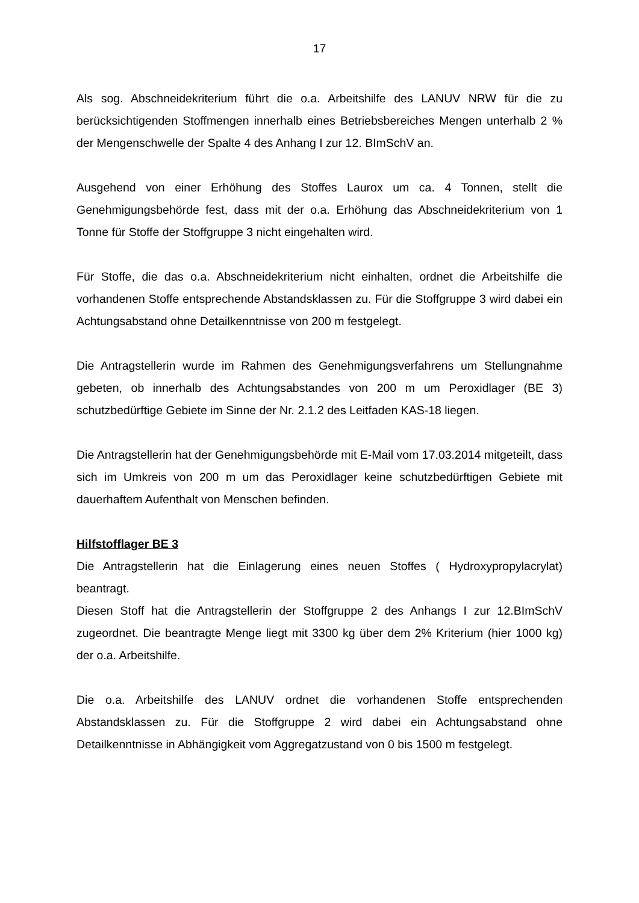17
Als sog. Abschneidekriterium führt die o.a. Arbeitshilfe des LANUV NRW für die zu berücksichtigenden Stoffmengen innerhalb eines Betriebsbereiches Mengen unterhalb 2 % der Mengenschwelle der Spalte 4 des Anhang I zur 12. BImSchV an.
Ausgehend von einer Erhöhung des Stoffes Laurox um ca. 4 Tonnen, stellt die Genehmigungsbehörde fest, dass mit der o.a. Erhöhung das Abschneidekriterium von 1 Tonne für Stoffe der Stoffgruppe 3 nicht eingehalten wird.
Für Stoffe, die das o.a. Abschneidekriterium nicht einhalten, ordnet die Arbeitshilfe die vorhandenen Stoffe entsprechende Abstandsklassen zu. Für die Stoffgruppe 3 wird dabei ein Achtungsabstand ohne Detailkenntnisse von 200 m festgelegt.
Die Antragstellerin wurde im Rahmen des Genehmigungsverfahrens um Stellungnahme gebeten, ob innerhalb des Achtungsabstandes von 200 m um Peroxidlager (BE 3) schutzbedürftige Gebiete im Sinne der Nr. 2.1.2 des Leitfaden KAS-18 liegen.
Die Antragstellerin hat der Genehmigungsbehörde mit E-Mail vom 17.03.2014 mitgeteilt, dass sich im Umkreis von 200 m um das Peroxidlager keine schutzbedürftigen Gebiete mit dauerhaftem Aufenthalt von Menschen befinden.
Hilfstofflager BE 3
Die Antragstellerin hat die Einlagerung eines neuen Stoffes ( Hydroxypropylacrylat) beantragt.
Diesen Stoff hat die Antragstellerin der Stoffgruppe 2 des Anhangs I zur 12.BImSchV zugeordnet. Die beantragte Menge liegt mit 3300 kg über dem 2% Kriterium (hier 1000 kg) der o.a. Arbeitshilfe.
Die o.a. Arbeitshilfe des LANUV ordnet die vorhandenen Stoffe entsprechenden Abstandsklassen zu. Für die Stoffgruppe 2 wird dabei ein Achtungsabstand ohne Detailkenntnisse in Abhängigkeit vom Aggregatzustand von 0 bis 1500 m festgelegt.